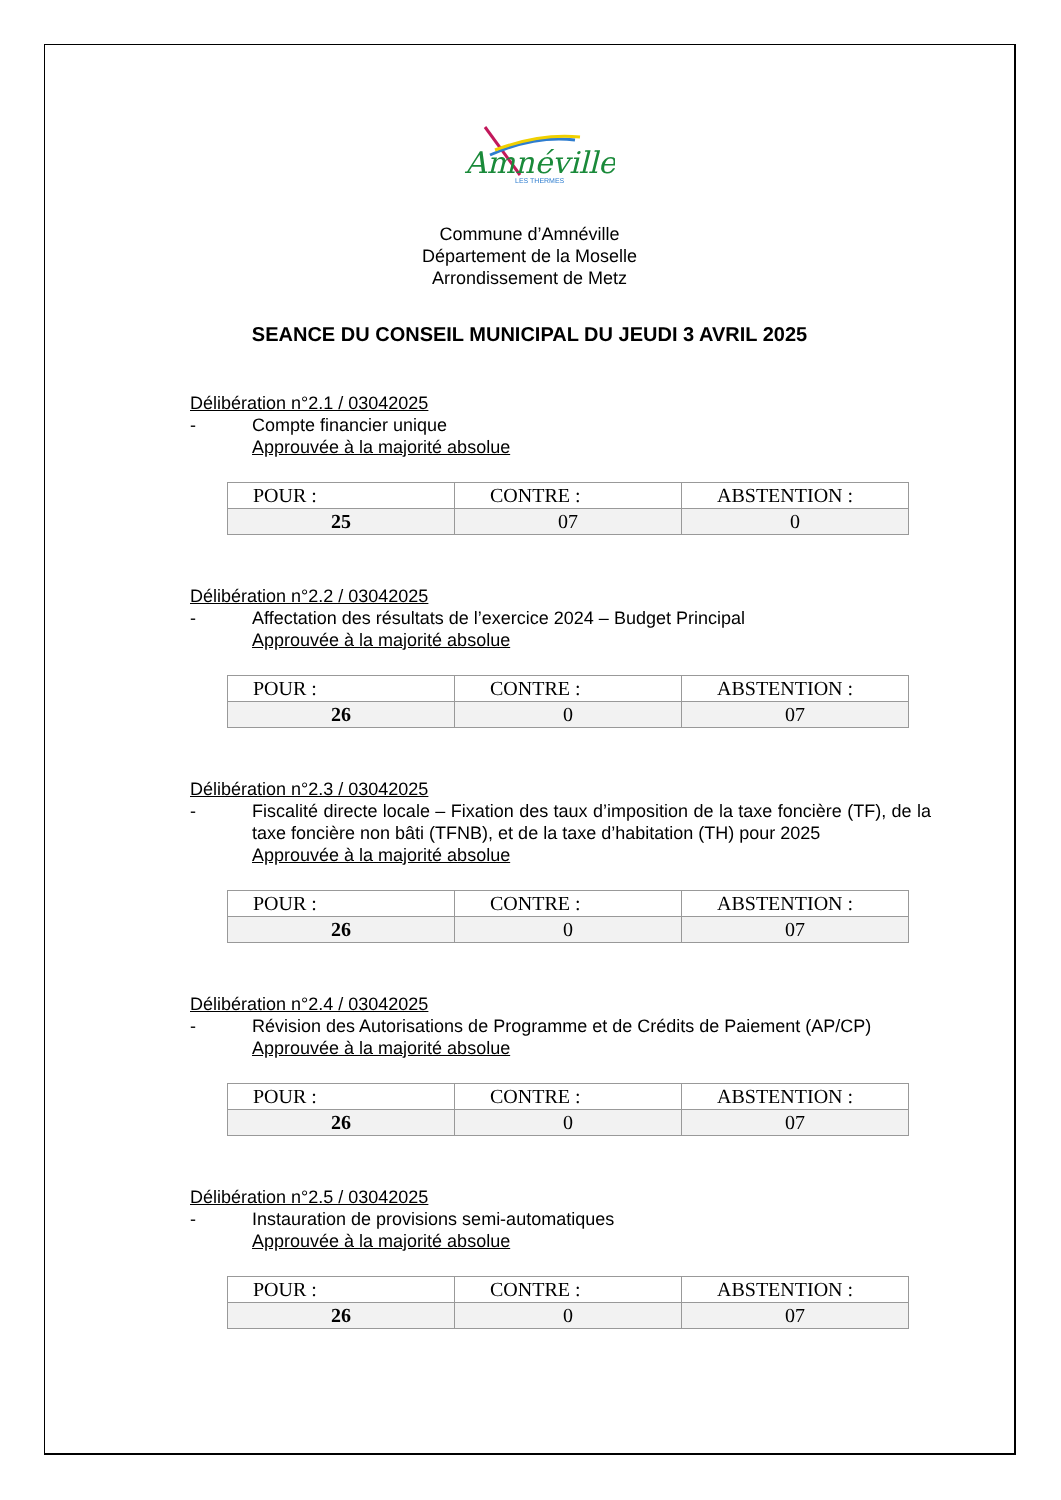Amnéville
LES THERMES
Commune d’Amnéville
Département de la Moselle
Arrondissement de Metz
SEANCE DU CONSEIL MUNICIPAL DU JEUDI 3 AVRIL 2025
Délibération n°2.1 / 03042025
- Compte financier unique
Approuvée à la majorité absolue
| POUR : | CONTRE : | ABSTENTION : |
| 25 | 07 | 0 |
Délibération n°2.2 / 03042025
- Affectation des résultats de l’exercice 2024 – Budget Principal
Approuvée à la majorité absolue
| POUR : | CONTRE : | ABSTENTION : |
| 26 | 0 | 07 |
Délibération n°2.3 / 03042025
- Fiscalité directe locale – Fixation des taux d’imposition de la taxe foncière (TF), de la taxe foncière non bâti (TFNB), et de la taxe d’habitation (TH) pour 2025
Approuvée à la majorité absolue
| POUR : | CONTRE : | ABSTENTION : |
| 26 | 0 | 07 |
Délibération n°2.4 / 03042025
- Révision des Autorisations de Programme et de Crédits de Paiement (AP/CP)
Approuvée à la majorité absolue
| POUR : | CONTRE : | ABSTENTION : |
| 26 | 0 | 07 |
Délibération n°2.5 / 03042025
- Instauration de provisions semi-automatiques
Approuvée à la majorité absolue
| POUR : | CONTRE : | ABSTENTION : |
| 26 | 0 | 07 |